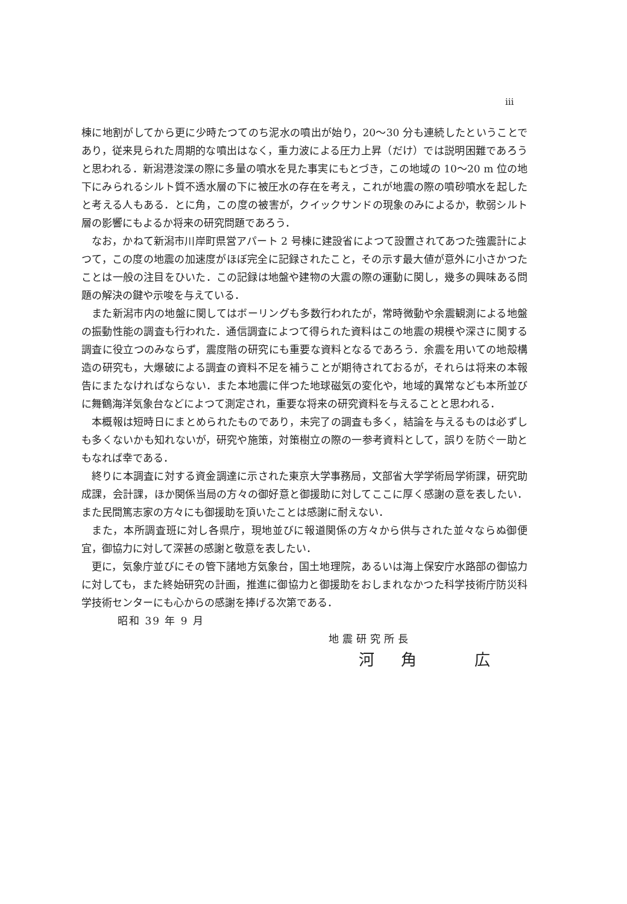iii
棟に地割がしてから更に少時たつてのち泥水の噴出が始り，20〜30 分も連続したということであり，従来見られた周期的な噴出はなく，重力波による圧力上昇（だけ）では説明困難であろうと思われる．新潟港浚渫の際に多量の噴水を見た事実にもとづき，この地域の 10〜20 m 位の地下にみられるシルト質不透水層の下に被圧水の存在を考え，これが地震の際の噴砂噴水を起したと考える人もある．とに角，この度の被害が，クイックサンドの現象のみによるか，軟弱シルト層の影響にもよるか将来の研究問題であろう．
なお，かねて新潟市川岸町県営アパート 2 号棟に建設省によつて設置されてあつた強震計によつて，この度の地震の加速度がほぼ完全に記録されたこと，その示す最大値が意外に小さかつたことは一般の注目をひいた．この記録は地盤や建物の大震の際の運動に関し，幾多の興味ある問題の解決の鍵や示唆を与えている．
また新潟市内の地盤に関してはボーリングも多数行われたが，常時微動や余震観測による地盤の振動性能の調査も行われた．通信調査によつて得られた資料はこの地震の規模や深さに関する調査に役立つのみならず，震度階の研究にも重要な資料となるであろう．余震を用いての地殻構造の研究も，大爆破による調査の資料不足を補うことが期待されておるが，それらは将来の本報告にまたなければならない．また本地震に伴つた地球磁気の変化や，地域的異常なども本所並びに舞鶴海洋気象台などによつて測定され，重要な将来の研究資料を与えることと思われる．
本概報は短時日にまとめられたものであり，未完了の調査も多く，結論を与えるものは必ずしも多くないかも知れないが，研究や施策，対策樹立の際の一参考資料として，誤りを防ぐ一助ともなれば幸である．
終りに本調査に対する資金調達に示された東京大学事務局，文部省大学学術局学術課，研究助成課，会計課，ほか関係当局の方々の御好意と御援助に対してここに厚く感謝の意を表したい．また民間篤志家の方々にも御援助を頂いたことは感謝に耐えない．
また，本所調査班に対し各県庁，現地並びに報道関係の方々から供与された並々ならぬ御便宜，御協力に対して深甚の感謝と敬意を表したい．
更に，気象庁並びにその管下諸地方気象台，国土地理院，あるいは海上保安庁水路部の御協力に対しても，また終始研究の計画，推進に御協力と御援助をおしまれなかつた科学技術庁防災科学技術センターにも心からの感謝を捧げる次第である．
昭和 39 年 9 月
地震研究所長
河角 広